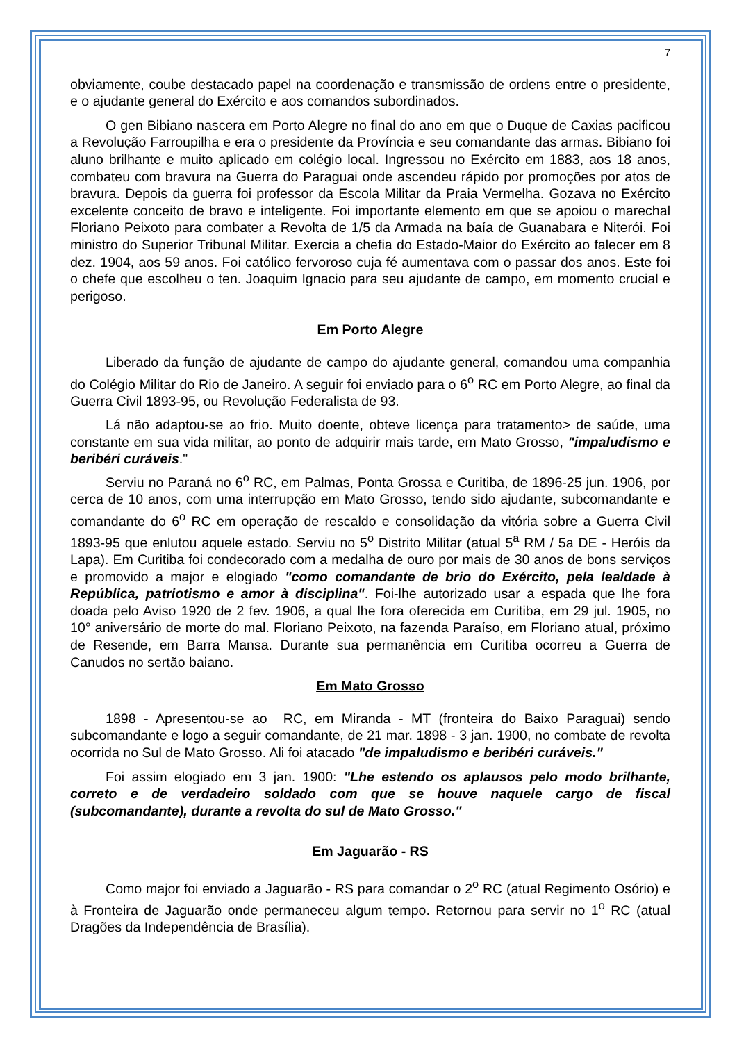7
obviamente, coube destacado papel na coordenação e transmissão de ordens entre o presidente, e o ajudante general do Exército e aos comandos subordinados.
O gen Bibiano nascera em Porto Alegre no final do ano em que o Duque de Caxias pacificou a Revolução Farroupilha e era o presidente da Província e seu comandante das armas. Bibiano foi aluno brilhante e muito aplicado em colégio local. Ingressou no Exército em 1883, aos 18 anos, combateu com bravura na Guerra do Paraguai onde ascendeu rápido por promoções por atos de bravura. Depois da guerra foi professor da Escola Militar da Praia Vermelha. Gozava no Exército excelente conceito de bravo e inteligente. Foi importante elemento em que se apoiou o marechal Floriano Peixoto para combater a Revolta de 1/5 da Armada na baía de Guanabara e Niterói. Foi ministro do Superior Tribunal Militar. Exercia a chefia do Estado-Maior do Exército ao falecer em 8 dez. 1904, aos 59 anos. Foi católico fervoroso cuja fé aumentava com o passar dos anos. Este foi o chefe que escolheu o ten. Joaquim Ignacio para seu ajudante de campo, em momento crucial e perigoso.
Em Porto Alegre
Liberado da função de ajudante de campo do ajudante general, comandou uma companhia do Colégio Militar do Rio de Janeiro. A seguir foi enviado para o 6<sup>o</sup> RC em Porto Alegre, ao final da Guerra Civil 1893-95, ou Revolução Federalista de 93.
Lá não adaptou-se ao frio. Muito doente, obteve licença para tratamento> de saúde, uma constante em sua vida militar, ao ponto de adquirir mais tarde, em Mato Grosso, "impaludismo e beribéri curáveis."
Serviu no Paraná no 6<sup>o</sup> RC, em Palmas, Ponta Grossa e Curitiba, de 1896-25 jun. 1906, por cerca de 10 anos, com uma interrupção em Mato Grosso, tendo sido ajudante, subcomandante e comandante do 6<sup>o</sup> RC em operação de rescaldo e consolidação da vitória sobre a Guerra Civil 1893-95 que enlutou aquele estado. Serviu no 5<sup>o</sup> Distrito Militar (atual 5<sup>a</sup> RM / 5a DE - Heróis da Lapa). Em Curitiba foi condecorado com a medalha de ouro por mais de 30 anos de bons serviços e promovido a major e elogiado "como comandante de brio do Exército, pela lealdade à República, patriotismo e amor à disciplina". Foi-lhe autorizado usar a espada que lhe fora doada pelo Aviso 1920 de 2 fev. 1906, a qual lhe fora oferecida em Curitiba, em 29 jul. 1905, no 10° aniversário de morte do mal. Floriano Peixoto, na fazenda Paraíso, em Floriano atual, próximo de Resende, em Barra Mansa. Durante sua permanência em Curitiba ocorreu a Guerra de Canudos no sertão baiano.
Em Mato Grosso
1898 - Apresentou-se ao RC, em Miranda - MT (fronteira do Baixo Paraguai) sendo subcomandante e logo a seguir comandante, de 21 mar. 1898 - 3 jan. 1900, no combate de revolta ocorrida no Sul de Mato Grosso. Ali foi atacado "de impaludismo e beribéri curáveis."
Foi assim elogiado em 3 jan. 1900: "Lhe estendo os aplausos pelo modo brilhante, correto e de verdadeiro soldado com que se houve naquele cargo de fiscal (subcomandante), durante a revolta do sul de Mato Grosso."
Em Jaguarão - RS
Como major foi enviado a Jaguarão - RS para comandar o 2<sup>o</sup> RC (atual Regimento Osório) e à Fronteira de Jaguarão onde permaneceu algum tempo. Retornou para servir no 1<sup>o</sup> RC (atual Dragões da Independência de Brasília).